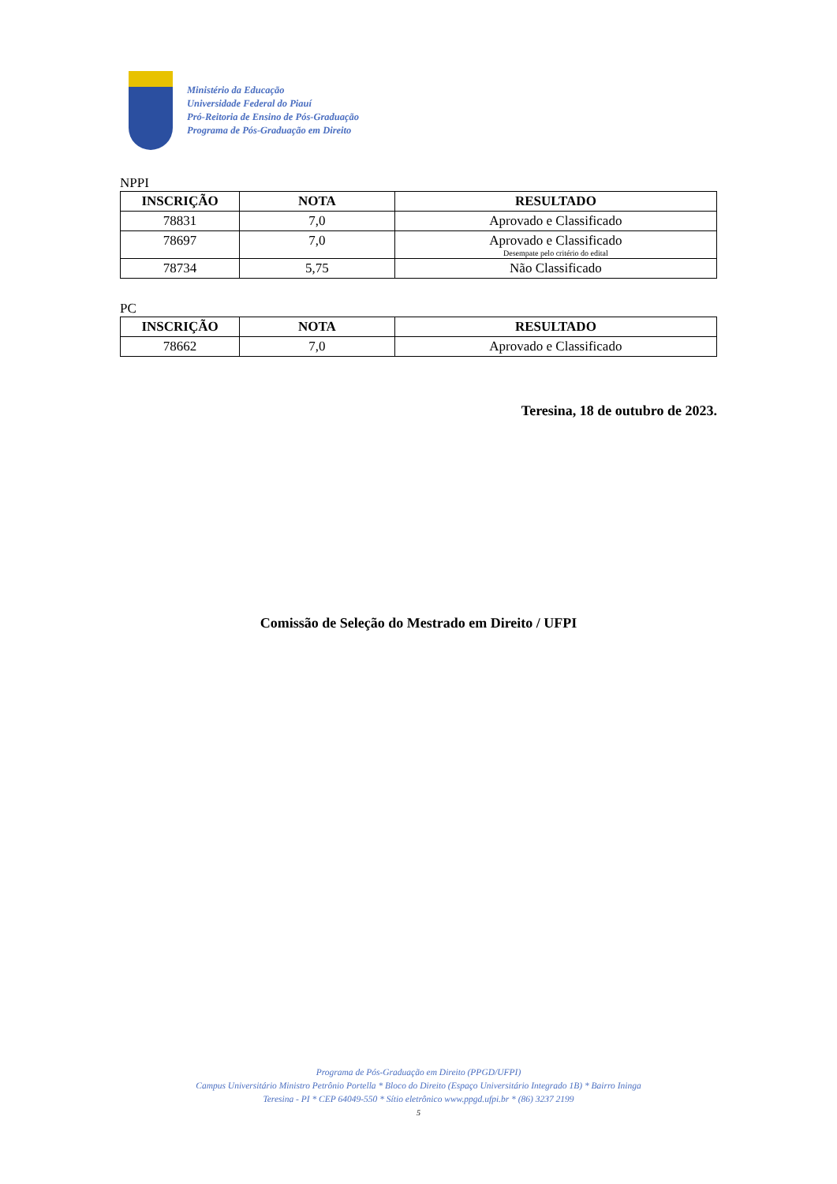Ministério da Educação
Universidade Federal do Piauí
Pró-Reitoria de Ensino de Pós-Graduação
Programa de Pós-Graduação em Direito
NPPI
| INSCRIÇÃO | NOTA | RESULTADO |
| --- | --- | --- |
| 78831 | 7,0 | Aprovado e Classificado |
| 78697 | 7,0 | Aprovado e Classificado Desempate pelo critério do edital |
| 78734 | 5,75 | Não Classificado |
PC
| INSCRIÇÃO | NOTA | RESULTADO |
| --- | --- | --- |
| 78662 | 7,0 | Aprovado e Classificado |
Teresina, 18 de outubro de 2023.
Comissão de Seleção do Mestrado em Direito / UFPI
Programa de Pós-Graduação em Direito (PPGD/UFPI)
Campus Universitário Ministro Petrônio Portella * Bloco do Direito (Espaço Universitário Integrado 1B) * Bairro Ininga
Teresina - PI * CEP 64049-550 * Sítio eletrônico www.ppgd.ufpi.br * (86) 3237 2199
5